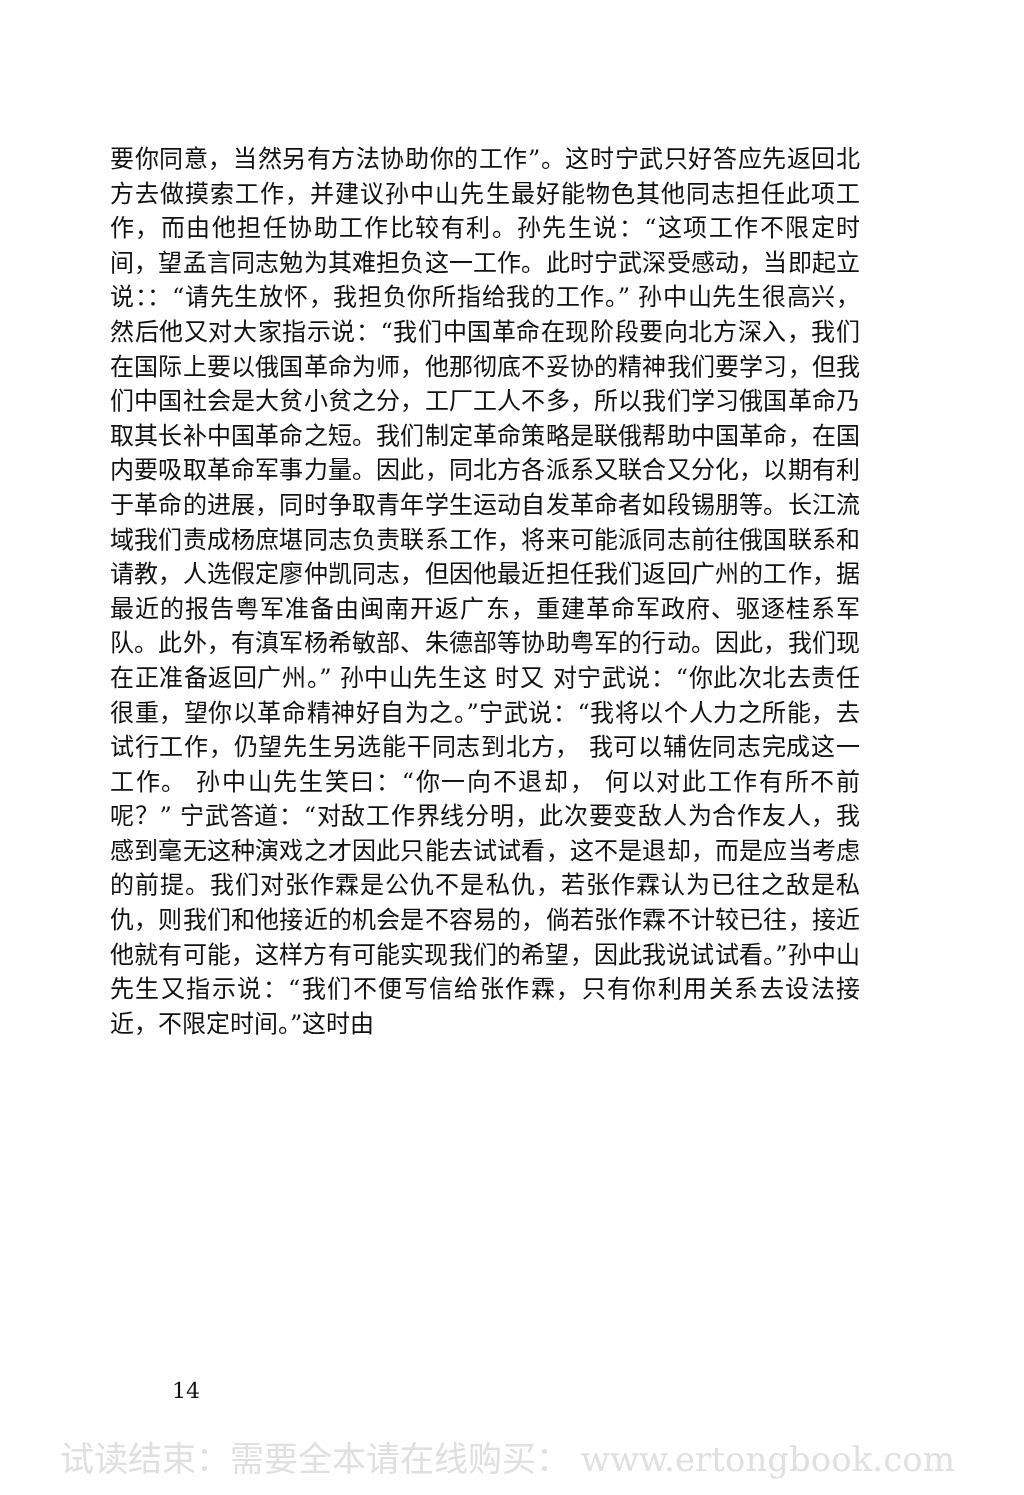要你同意，当然另有方法协助你的工作”。这时宁武只好答应先返回北方去做摸索工作，并建议孙中山先生最好能物色其他同志担任此项工作，而由他担任协助工作比较有利。孙先生说：“这项工作不限定时间，望孟言同志勉为其难担负这一工作。此时宁武深受感动，当即起立说：：“请先生放怀，我担负你所指给我的工作。” 孙中山先生很高兴， 然后他又对大家指示说：“我们中国革命在现阶段要向北方深入，我们在国际上要以俄国革命为师，他那彻底不妥协的精神我们要学习，但我们中国社会是大贫小贫之分，工厂工人不多，所以我们学习俄国革命乃取其长补中国革命之短。我们制定革命策略是联俄帮助中国革命，在国内要吸取革命军事力量。因此，同北方各派系又联合又分化，以期有利于革命的进展，同时争取青年学生运动自发革命者如段锡朋等。长江流域我们责成杨庶堪同志负责联系工作，将来可能派同志前往俄国联系和请教，人选假定廖仲凯同志，但因他最近担任我们返回广州的工作，据最近的报告粤军准备由闽南开返广东，重建革命军政府、驱逐桂系军队。此外，有滇军杨希敏部、朱德部等协助粤军的行动。因此，我们现在正准备返回广州。” 孙中山先生这 时又 对宁武说：“你此次北去责任很重，望你以革命精神好自为之。”宁武说：“我将以个人力之所能，去试行工作，仍望先生另选能干同志到北方， 我可以辅佐同志完成这一工作。 孙中山先生笑曰：“你一向不退却， 何以对此工作有所不前呢？” 宁武答道：“对敌工作界线分明，此次要变敌人为合作友人，我感到毫无这种演戏之才因此只能去试试看，这不是退却，而是应当考虑的前提。我们对张作霖是公仇不是私仇，若张作霖认为已往之敌是私仇，则我们和他接近的机会是不容易的，倘若张作霖不计较已往，接近他就有可能，这样方有可能实现我们的希望，因此我说试试看。”孙中山先生又指示说：“我们不便写信给张作霖，只有你利用关系去设法接近，不限定时间。”这时由
14
试读结束：需要全本请在线购买： www.ertongbook.com